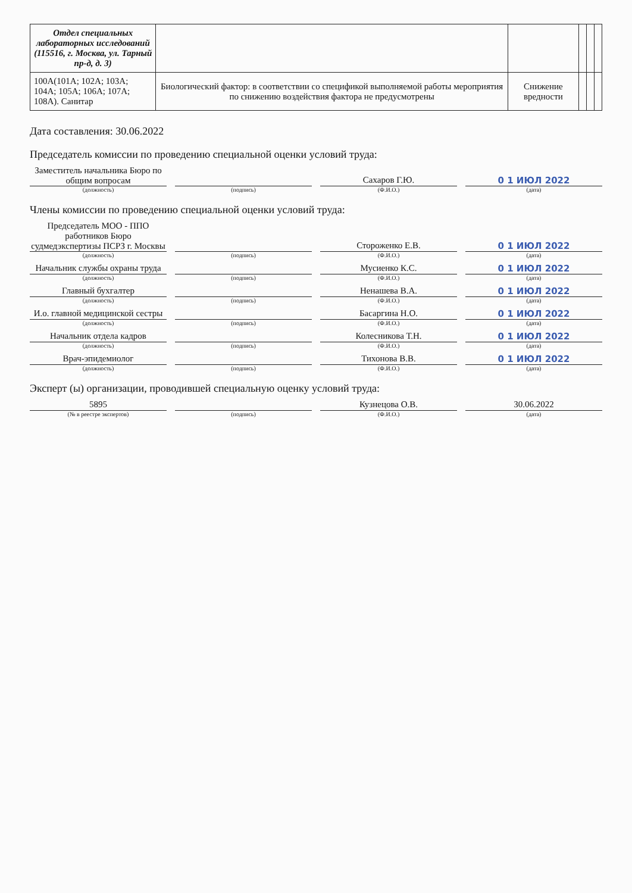| Отдел специальных лабораторных исследований (115516, г. Москва, ул. Тарный пр-д, д. 3) | | | | | |
| 100А(101А; 102А; 103А; 104А; 105А; 106А; 107А; 108А). Санитар | Биологический фактор: в соответствии со спецификой выполняемой работы мероприятия по снижению воздействия фактора не предусмотрены | Снижение вредности | | | |
Дата составления: 30.06.2022
Председатель комиссии по проведению специальной оценки условий труда:
Заместитель начальника Бюро по общим вопросам
(должность)
(подпись)
Сахаров Г.Ю.
(Ф.И.О.)
0 1 ИЮЛ 2022
(дата)
Члены комиссии по проведению специальной оценки условий труда:
Председатель МОО - ППО работников Бюро судмедэкспертизы ПСРЗ г. Москвы
(должность)
(подпись)
Стороженко Е.В.
(Ф.И.О.)
0 1 ИЮЛ 2022
(дата)
Начальник службы охраны труда
(должность)
(подпись)
Мусиенко К.С.
(Ф.И.О.)
0 1 ИЮЛ 2022
(дата)
Главный бухгалтер
(должность)
(подпись)
Ненашева В.А.
(Ф.И.О.)
0 1 ИЮЛ 2022
(дата)
И.о. главной медицинской сестры
(должность)
(подпись)
Басаргина Н.О.
(Ф.И.О.)
0 1 ИЮЛ 2022
(дата)
Начальник отдела кадров
(должность)
(подпись)
Колесникова Т.Н.
(Ф.И.О.)
0 1 ИЮЛ 2022
(дата)
Врач-эпидемиолог
(должность)
(подпись)
Тихонова В.В.
(Ф.И.О.)
0 1 ИЮЛ 2022
(дата)
Эксперт (ы) организации, проводившей специальную оценку условий труда:
5895
(№ в реестре экспертов)
(подпись)
Кузнецова О.В.
(Ф.И.О.)
30.06.2022
(дата)